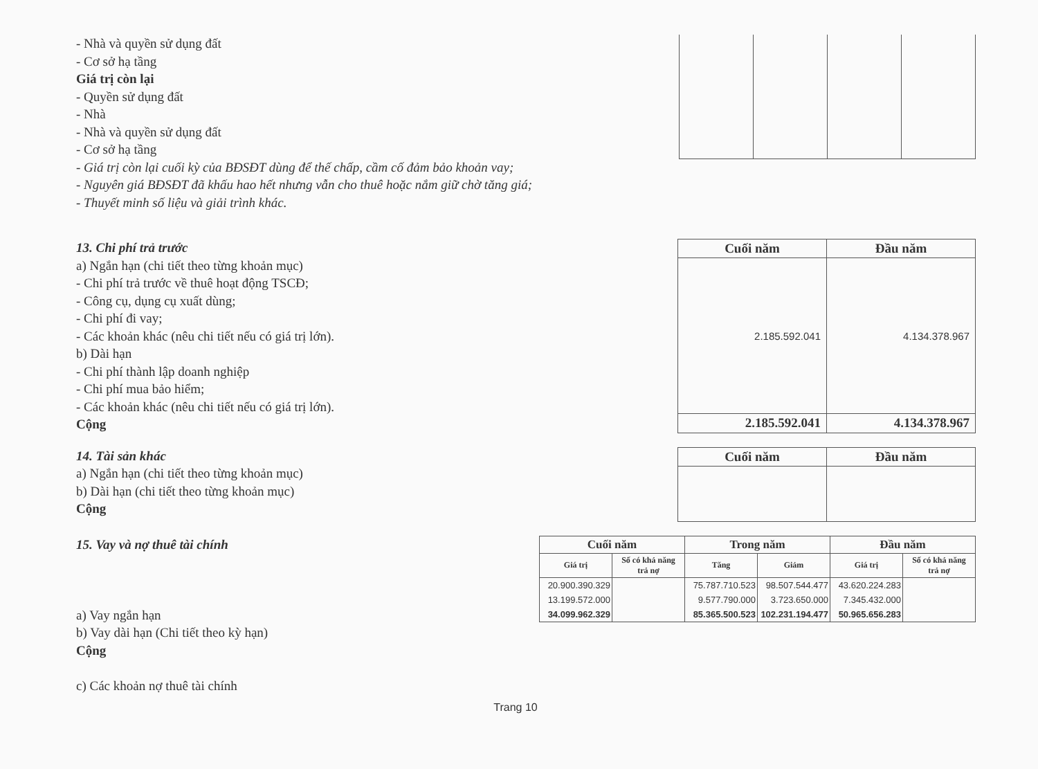- Nhà và quyền sử dụng đất
- Cơ sở hạ tầng
Giá trị còn lại
- Quyền sử dụng đất
- Nhà
- Nhà và quyền sử dụng đất
- Cơ sở hạ tầng
- Giá trị còn lại cuối kỳ của BĐSĐT dùng để thế chấp, cầm cố đảm bảo khoản vay;
- Nguyên giá BĐSĐT đã khấu hao hết nhưng vẫn cho thuê hoặc nắm giữ chờ tăng giá;
- Thuyết minh số liệu và giải trình khác.
13. Chi phí trả trước
a) Ngắn hạn (chi tiết theo từng khoản mục)
- Chi phí trả trước về thuê hoạt động TSCĐ;
- Công cụ, dụng cụ xuất dùng;
- Chi phí đi vay;
- Các khoản khác (nêu chi tiết nếu có giá trị lớn).
b) Dài hạn
- Chi phí thành lập doanh nghiệp
- Chi phí mua bảo hiểm;
- Các khoản khác (nêu chi tiết nếu có giá trị lớn).
Cộng
| Cuối năm | Đầu năm |
| --- | --- |
| 2.185.592.041 | 4.134.378.967 |
| 2.185.592.041 | 4.134.378.967 |
14. Tài sản khác
a) Ngắn hạn (chi tiết theo từng khoản mục)
b) Dài hạn (chi tiết theo từng khoản mục)
Cộng
| Cuối năm | Đầu năm |
| --- | --- |
15. Vay và nợ thuê tài chính
a) Vay ngắn hạn
b) Vay dài hạn (Chi tiết theo kỳ hạn)
Cộng
c) Các khoản nợ thuê tài chính
| Cuối năm | | Trong năm | | Đầu năm | |
| --- | --- | --- | --- | --- | --- |
| Giá trị | Số có khả năng trả nợ | Tăng | Giảm | Giá trị | Số có khả năng trả nợ |
| 20.900.390.329 | | 75.787.710.523 | 98.507.544.477 | 43.620.224.283 | |
| 13.199.572.000 | | 9.577.790.000 | 3.723.650.000 | 7.345.432.000 | |
| 34.099.962.329 | | 85.365.500.523 | 102.231.194.477 | 50.965.656.283 | |
Trang 10